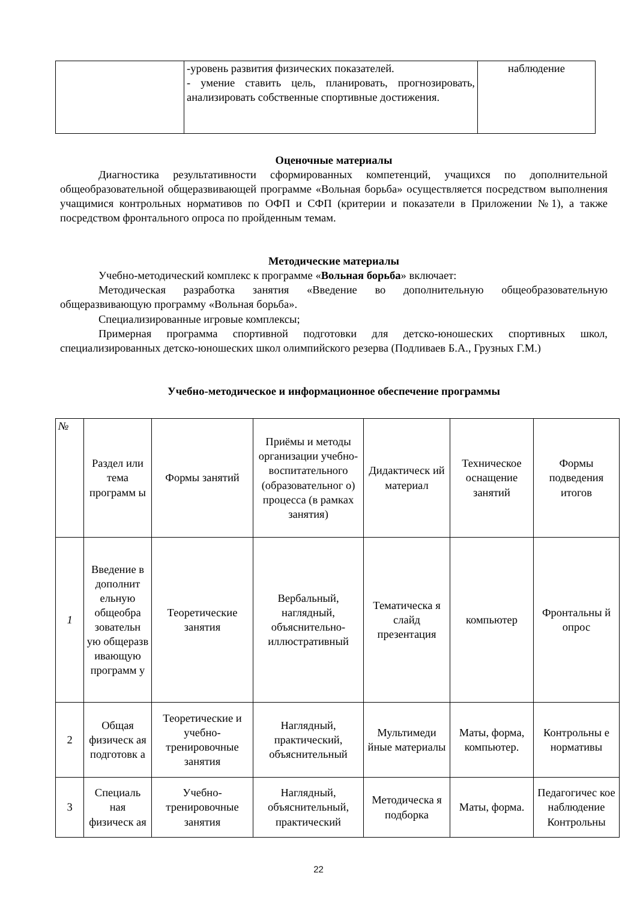| | -уровень развития физических показателей. - умение ставить цель, планировать, прогнозировать, анализировать собственные спортивные достижения. | наблюдение |
Оценочные материалы
Диагностика результативности сформированных компетенций, учащихся по дополнительной общеобразовательной общеразвивающей программе «Вольная борьба» осуществляется посредством выполнения учащимися контрольных нормативов по ОФП и СФП (критерии и показатели в Приложении №1), а также посредством фронтального опроса по пройденным темам.
Методические материалы
Учебно-методический комплекс к программе «Вольная борьба» включает:
Методическая разработка занятия «Введение во дополнительную общеобразовательную общеразвивающую программу «Вольная борьба».
Специализированные игровые комплексы;
Примерная программа спортивной подготовки для детско-юношеских спортивных школ, специализированных детско-юношеских школ олимпийского резерва (Подливаев Б.А., Грузных Г.М.)
Учебно-методическое и информационное обеспечение программы
| № | Раздел или тема программ ы | Формы занятий | Приёмы и методы организации учебно-воспитательного (образовательног о) процесса (в рамках занятия) | Дидактическ ий материал | Техническое оснащение занятий | Формы подведения итогов |
| --- | --- | --- | --- | --- | --- | --- |
| 1 | Введение в дополнит ельную общеобра зовательн ую общеразв ивающую программ у | Теоретические занятия | Вербальный, наглядный, объяснительно-иллюстративный | Тематическа я слайд презентация | компьютер | Фронтальны й опрос |
| 2 | Общая физическ ая подготовк а | Теоретические и учебно-тренировочные занятия | Наглядный, практический, объяснительный | Мультимеди йные материалы | Маты, форма, компьютер. | Контрольны е нормативы |
| 3 | Специаль ная физическ ая | Учебно-тренировочные занятия | Наглядный, объяснительный, практический | Методическа я подборка | Маты, форма. | Педагогичес кое наблюдение Контрольны |
22